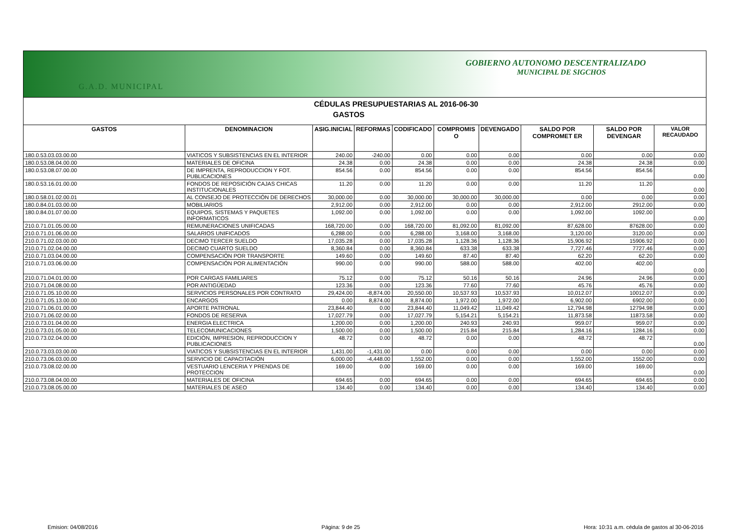GOBIERNO AUTONOMO DESCENTRALIZADO
MUNICIPAL DE SIGCHOS
G.A.D. MUNICIPAL
CÉDULAS PRESUPUESTARIAS AL 2016-06-30
GASTOS
| GASTOS | DENOMINACION | ASIG.INICIAL | REFORMAS | CODIFICADO | COMPROMIS O | DEVENGADO | SALDO POR COMPROMET ER | SALDO POR DEVENGAR | VALOR RECAUDADO |
| --- | --- | --- | --- | --- | --- | --- | --- | --- | --- |
| 180.0.53.03.03.00.00 | VIATICOS Y SUBSISTENCIAS EN EL INTERIOR | 240.00 | -240.00 | 0.00 | 0.00 | 0.00 | 0.00 | 0.00 | 0.00 |
| 180.0.53.08.04.00.00 | MATERIALES DE OFICINA | 24.38 | 0.00 | 24.38 | 0.00 | 0.00 | 24.38 | 24.38 | 0.00 |
| 180.0.53.08.07.00.00 | DE IMPRENTA, REPRODUCCION Y FOT. PUBLICACIONES | 854.56 | 0.00 | 854.56 | 0.00 | 0.00 | 854.56 | 854.56 | 0.00 |
| 180.0.53.16.01.00.00 | FONDOS DE REPOSICIÓN CAJAS CHICAS INSTITUCIONALES | 11.20 | 0.00 | 11.20 | 0.00 | 0.00 | 11.20 | 11.20 | 0.00 |
| 180.0.58.01.02.00.01 | AL CONSEJO DE PROTECCIÓN DE DERECHOS | 30,000.00 | 0.00 | 30,000.00 | 30,000.00 | 30,000.00 | 0.00 | 0.00 | 0.00 |
| 180.0.84.01.03.00.00 | MOBILIARIOS | 2,912.00 | 0.00 | 2,912.00 | 0.00 | 0.00 | 2,912.00 | 2912.00 | 0.00 |
| 180.0.84.01.07.00.00 | EQUIPOS, SISTEMAS Y PAQUETES INFORMATICOS | 1,092.00 | 0.00 | 1,092.00 | 0.00 | 0.00 | 1,092.00 | 1092.00 | 0.00 |
| 210.0.71.01.05.00.00 | REMUNERACIONES UNIFICADAS | 168,720.00 | 0.00 | 168,720.00 | 81,092.00 | 81,092.00 | 87,628.00 | 87628.00 | 0.00 |
| 210.0.71.01.06.00.00 | SALARIOS UNIFICADOS | 6,288.00 | 0.00 | 6,288.00 | 3,168.00 | 3,168.00 | 3,120.00 | 3120.00 | 0.00 |
| 210.0.71.02.03.00.00 | DECIMO TERCER SUELDO | 17,035.28 | 0.00 | 17,035.28 | 1,128.36 | 1,128.36 | 15,906.92 | 15906.92 | 0.00 |
| 210.0.71.02.04.00.00 | DECIMO CUARTO SUELDO | 8,360.84 | 0.00 | 8,360.84 | 633.38 | 633.38 | 7,727.46 | 7727.46 | 0.00 |
| 210.0.71.03.04.00.00 | COMPENSACIÓN POR TRANSPORTE | 149.60 | 0.00 | 149.60 | 87.40 | 87.40 | 62.20 | 62.20 | 0.00 |
| 210.0.71.03.06.00.00 | COMPENSACIÓN POR ALIMENTACIÓN | 990.00 | 0.00 | 990.00 | 588.00 | 588.00 | 402.00 | 402.00 | 0.00 |
| 210.0.71.04.01.00.00 | POR CARGAS FAMILIARES | 75.12 | 0.00 | 75.12 | 50.16 | 50.16 | 24.96 | 24.96 | 0.00 |
| 210.0.71.04.08.00.00 | POR ANTIGÜEDAD | 123.36 | 0.00 | 123.36 | 77.60 | 77.60 | 45.76 | 45.76 | 0.00 |
| 210.0.71.05.10.00.00 | SERVICIOS PERSONALES POR CONTRATO | 29,424.00 | -8,874.00 | 20,550.00 | 10,537.93 | 10,537.93 | 10,012.07 | 10012.07 | 0.00 |
| 210.0.71.05.13.00.00 | ENCARGOS | 0.00 | 8,874.00 | 8,874.00 | 1,972.00 | 1,972.00 | 6,902.00 | 6902.00 | 0.00 |
| 210.0.71.06.01.00.00 | APORTE PATRONAL | 23,844.40 | 0.00 | 23,844.40 | 11,049.42 | 11,049.42 | 12,794.98 | 12794.98 | 0.00 |
| 210.0.71.06.02.00.00 | FONDOS DE RESERVA | 17,027.79 | 0.00 | 17,027.79 | 5,154.21 | 5,154.21 | 11,873.58 | 11873.58 | 0.00 |
| 210.0.73.01.04.00.00 | ENERGIA ELECTRICA | 1,200.00 | 0.00 | 1,200.00 | 240.93 | 240.93 | 959.07 | 959.07 | 0.00 |
| 210.0.73.01.05.00.00 | TELECOMUNICACIONES | 1,500.00 | 0.00 | 1,500.00 | 215.84 | 215.84 | 1,284.16 | 1284.16 | 0.00 |
| 210.0.73.02.04.00.00 | EDICIÓN, IMPRESION, REPRODUCCION Y PUBLICACIONES | 48.72 | 0.00 | 48.72 | 0.00 | 0.00 | 48.72 | 48.72 | 0.00 |
| 210.0.73.03.03.00.00 | VIATICOS Y SUBSISTENCIAS EN EL INTERIOR | 1,431.00 | -1,431.00 | 0.00 | 0.00 | 0.00 | 0.00 | 0.00 | 0.00 |
| 210.0.73.06.03.00.00 | SERVICIO DE CAPACITACIÓN | 6,000.00 | -4,448.00 | 1,552.00 | 0.00 | 0.00 | 1,552.00 | 1552.00 | 0.00 |
| 210.0.73.08.02.00.00 | VESTUARIO LENCERIA Y PRENDAS DE PROTECCION | 169.00 | 0.00 | 169.00 | 0.00 | 0.00 | 169.00 | 169.00 | 0.00 |
| 210.0.73.08.04.00.00 | MATERIALES DE OFICINA | 694.65 | 0.00 | 694.65 | 0.00 | 0.00 | 694.65 | 694.65 | 0.00 |
| 210.0.73.08.05.00.00 | MATERIALES DE ASEO | 134.40 | 0.00 | 134.40 | 0.00 | 0.00 | 134.40 | 134.40 | 0.00 |
Emision: 04/08/2016 Página: 9 de 25 Hora: 10:31 a.m. cédula de gastos al 30-06-2016